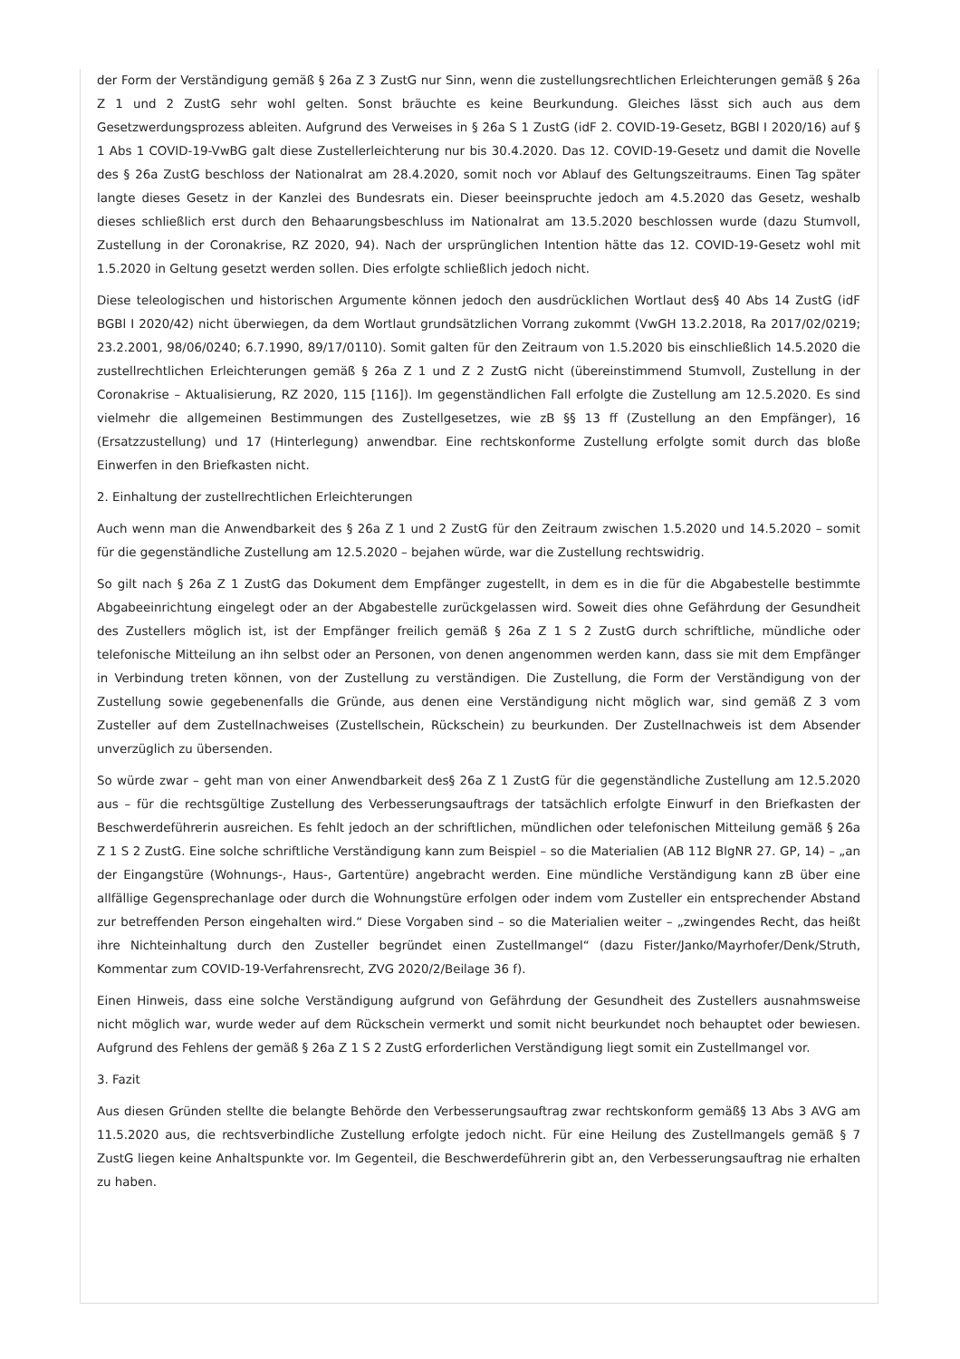der Form der Verständigung gemäß § 26a Z 3 ZustG nur Sinn, wenn die zustellungsrechtlichen Erleichterungen gemäß § 26a Z 1 und 2 ZustG sehr wohl gelten. Sonst bräuchte es keine Beurkundung. Gleiches lässt sich auch aus dem Gesetzwerdungsprozess ableiten. Aufgrund des Verweises in § 26a S 1 ZustG (idF 2. COVID-19-Gesetz, BGBl I 2020/16) auf § 1 Abs 1 COVID-19-VwBG galt diese Zustellerleichterung nur bis 30.4.2020. Das 12. COVID-19-Gesetz und damit die Novelle des § 26a ZustG beschloss der Nationalrat am 28.4.2020, somit noch vor Ablauf des Geltungszeitraums. Einen Tag später langte dieses Gesetz in der Kanzlei des Bundesrats ein. Dieser beeinspruchte jedoch am 4.5.2020 das Gesetz, weshalb dieses schließlich erst durch den Behaarungsbeschluss im Nationalrat am 13.5.2020 beschlossen wurde (dazu Stumvoll, Zustellung in der Coronakrise, RZ 2020, 94). Nach der ursprünglichen Intention hätte das 12. COVID-19-Gesetz wohl mit 1.5.2020 in Geltung gesetzt werden sollen. Dies erfolgte schließlich jedoch nicht.
Diese teleologischen und historischen Argumente können jedoch den ausdrücklichen Wortlaut des§ 40 Abs 14 ZustG (idF BGBl I 2020/42) nicht überwiegen, da dem Wortlaut grundsätzlichen Vorrang zukommt (VwGH 13.2.2018, Ra 2017/02/0219; 23.2.2001, 98/06/0240; 6.7.1990, 89/17/0110). Somit galten für den Zeitraum von 1.5.2020 bis einschließlich 14.5.2020 die zustellrechtlichen Erleichterungen gemäß § 26a Z 1 und Z 2 ZustG nicht (übereinstimmend Stumvoll, Zustellung in der Coronakrise – Aktualisierung, RZ 2020, 115 [116]). Im gegenständlichen Fall erfolgte die Zustellung am 12.5.2020. Es sind vielmehr die allgemeinen Bestimmungen des Zustellgesetzes, wie zB §§ 13 ff (Zustellung an den Empfänger), 16 (Ersatzzustellung) und 17 (Hinterlegung) anwendbar. Eine rechtskonforme Zustellung erfolgte somit durch das bloße Einwerfen in den Briefkasten nicht.
2. Einhaltung der zustellrechtlichen Erleichterungen
Auch wenn man die Anwendbarkeit des § 26a Z 1 und 2 ZustG für den Zeitraum zwischen 1.5.2020 und 14.5.2020 – somit für die gegenständliche Zustellung am 12.5.2020 – bejahen würde, war die Zustellung rechtswidrig.
So gilt nach § 26a Z 1 ZustG das Dokument dem Empfänger zugestellt, in dem es in die für die Abgabestelle bestimmte Abgabeeinrichtung eingelegt oder an der Abgabestelle zurückgelassen wird. Soweit dies ohne Gefährdung der Gesundheit des Zustellers möglich ist, ist der Empfänger freilich gemäß § 26a Z 1 S 2 ZustG durch schriftliche, mündliche oder telefonische Mitteilung an ihn selbst oder an Personen, von denen angenommen werden kann, dass sie mit dem Empfänger in Verbindung treten können, von der Zustellung zu verständigen. Die Zustellung, die Form der Verständigung von der Zustellung sowie gegebenenfalls die Gründe, aus denen eine Verständigung nicht möglich war, sind gemäß Z 3 vom Zusteller auf dem Zustellnachweises (Zustellschein, Rückschein) zu beurkunden. Der Zustellnachweis ist dem Absender unverzüglich zu übersenden.
So würde zwar – geht man von einer Anwendbarkeit des§ 26a Z 1 ZustG für die gegenständliche Zustellung am 12.5.2020 aus – für die rechtsgültige Zustellung des Verbesserungsauftrags der tatsächlich erfolgte Einwurf in den Briefkasten der Beschwerdeführerin ausreichen. Es fehlt jedoch an der schriftlichen, mündlichen oder telefonischen Mitteilung gemäß § 26a Z 1 S 2 ZustG. Eine solche schriftliche Verständigung kann zum Beispiel – so die Materialien (AB 112 BlgNR 27. GP, 14) – „an der Eingangstüre (Wohnungs-, Haus-, Gartentüre) angebracht werden. Eine mündliche Verständigung kann zB über eine allfällige Gegensprechanlage oder durch die Wohnungstüre erfolgen oder indem vom Zusteller ein entsprechender Abstand zur betreffenden Person eingehalten wird.“ Diese Vorgaben sind – so die Materialien weiter – „zwingendes Recht, das heißt ihre Nichteinhaltung durch den Zusteller begründet einen Zustellmangel“ (dazu Fister/Janko/Mayrhofer/Denk/Struth, Kommentar zum COVID-19-Verfahrensrecht, ZVG 2020/2/Beilage 36 f).
Einen Hinweis, dass eine solche Verständigung aufgrund von Gefährdung der Gesundheit des Zustellers ausnahmsweise nicht möglich war, wurde weder auf dem Rückschein vermerkt und somit nicht beurkundet noch behauptet oder bewiesen. Aufgrund des Fehlens der gemäß § 26a Z 1 S 2 ZustG erforderlichen Verständigung liegt somit ein Zustellmangel vor.
3. Fazit
Aus diesen Gründen stellte die belangte Behörde den Verbesserungsauftrag zwar rechtskonform gemäß§ 13 Abs 3 AVG am 11.5.2020 aus, die rechtsverbindliche Zustellung erfolgte jedoch nicht. Für eine Heilung des Zustellmangels gemäß § 7 ZustG liegen keine Anhaltspunkte vor. Im Gegenteil, die Beschwerdeführerin gibt an, den Verbesserungsauftrag nie erhalten zu haben.